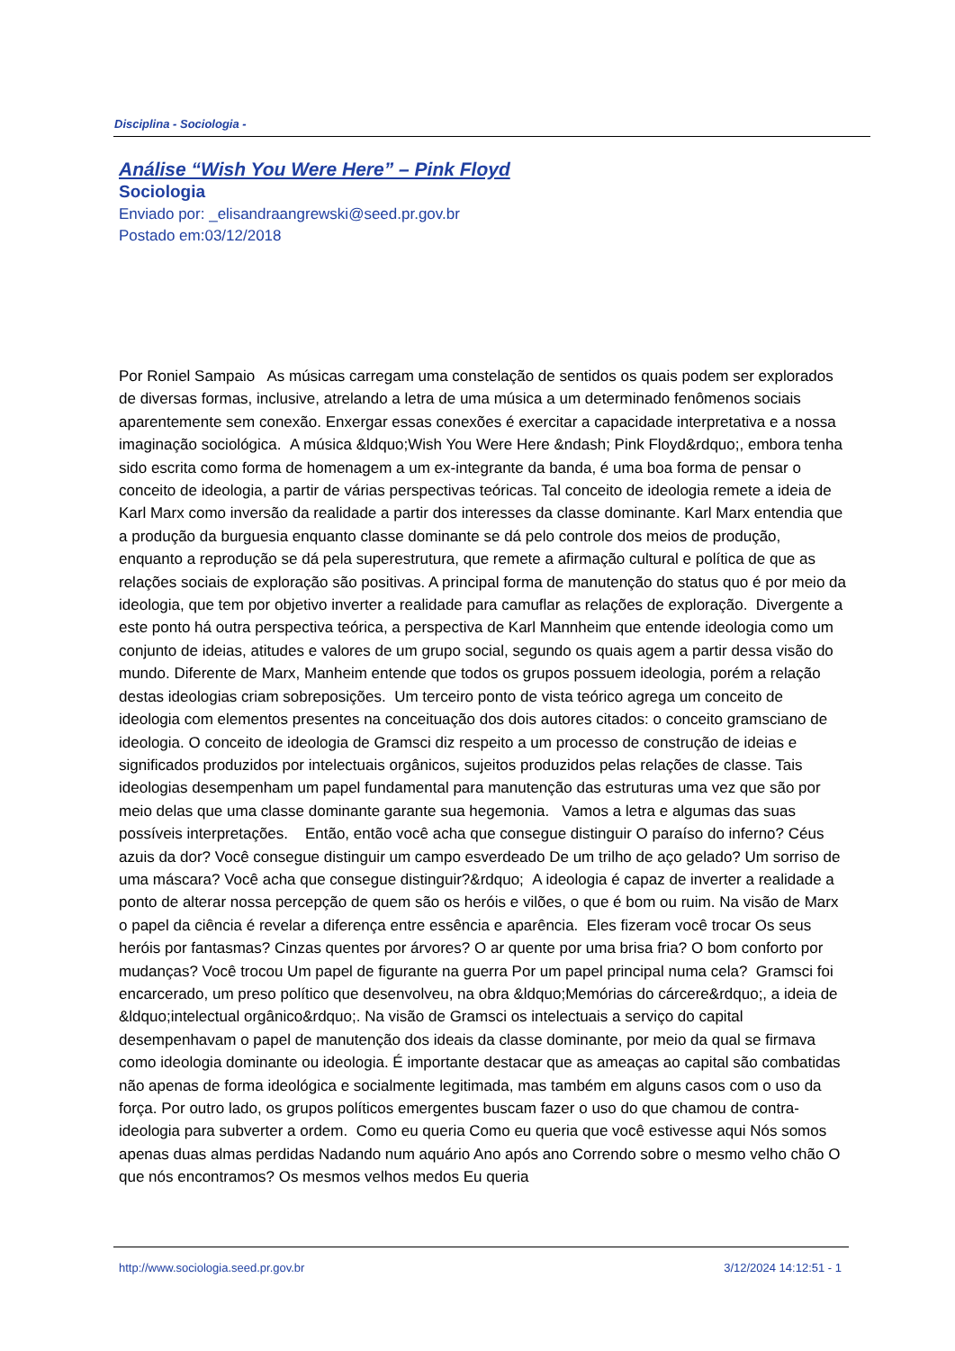Disciplina - Sociologia -
Análise “Wish You Were Here” – Pink Floyd
Sociologia
Enviado por: _elisandraangrewski@seed.pr.gov.br
Postado em:03/12/2018
Por Roniel Sampaio As músicas carregam uma constelação de sentidos os quais podem ser explorados de diversas formas, inclusive, atrelando a letra de uma música a um determinado fenômenos sociais aparentemente sem conexão. Enxergar essas conexões é exercitar a capacidade interpretativa e a nossa imaginação sociológica. A música &ldquo;Wish You Were Here &ndash; Pink Floyd&rdquo;, embora tenha sido escrita como forma de homenagem a um ex-integrante da banda, é uma boa forma de pensar o conceito de ideologia, a partir de várias perspectivas teóricas. Tal conceito de ideologia remete a ideia de Karl Marx como inversão da realidade a partir dos interesses da classe dominante. Karl Marx entendia que a produção da burguesia enquanto classe dominante se dá pelo controle dos meios de produção, enquanto a reprodução se dá pela superestrutura, que remete a afirmação cultural e política de que as relações sociais de exploração são positivas. A principal forma de manutenção do status quo é por meio da ideologia, que tem por objetivo inverter a realidade para camuflar as relações de exploração. Divergente a este ponto há outra perspectiva teórica, a perspectiva de Karl Mannheim que entende ideologia como um conjunto de ideias, atitudes e valores de um grupo social, segundo os quais agem a partir dessa visão do mundo. Diferente de Marx, Manheim entende que todos os grupos possuem ideologia, porém a relação destas ideologias criam sobreposições. Um terceiro ponto de vista teórico agrega um conceito de ideologia com elementos presentes na conceituação dos dois autores citados: o conceito gramsciano de ideologia. O conceito de ideologia de Gramsci diz respeito a um processo de construção de ideias e significados produzidos por intelectuais orgânicos, sujeitos produzidos pelas relações de classe. Tais ideologias desempenham um papel fundamental para manutenção das estruturas uma vez que são por meio delas que uma classe dominante garante sua hegemonia. Vamos a letra e algumas das suas possíveis interpretações. Então, então você acha que consegue distinguir O paraíso do inferno? Céus azuis da dor? Você consegue distinguir um campo esverdeado De um trilho de aço gelado? Um sorriso de uma máscara? Você acha que consegue distinguir?&rdquo; A ideologia é capaz de inverter a realidade a ponto de alterar nossa percepção de quem são os heróis e vilões, o que é bom ou ruim. Na visão de Marx o papel da ciência é revelar a diferença entre essência e aparência. Eles fizeram você trocar Os seus heróis por fantasmas? Cinzas quentes por árvores? O ar quente por uma brisa fria? O bom conforto por mudanças? Você trocou Um papel de figurante na guerra Por um papel principal numa cela? Gramsci foi encarcerado, um preso político que desenvolveu, na obra &ldquo;Memórias do cárcere&rdquo;, a ideia de &ldquo;intelectual orgânico&rdquo;. Na visão de Gramsci os intelectuais a serviço do capital desempenhavam o papel de manutenção dos ideais da classe dominante, por meio da qual se firmava como ideologia dominante ou ideologia. É importante destacar que as ameaças ao capital são combatidas não apenas de forma ideológica e socialmente legitimada, mas também em alguns casos com o uso da força. Por outro lado, os grupos políticos emergentes buscam fazer o uso do que chamou de contra-ideologia para subverter a ordem. Como eu queria Como eu queria que você estivesse aqui Nós somos apenas duas almas perdidas Nadando num aquário Ano após ano Correndo sobre o mesmo velho chão O que nós encontramos? Os mesmos velhos medos Eu queria
http://www.sociologia.seed.pr.gov.br 3/12/2024 14:12:51 - 1